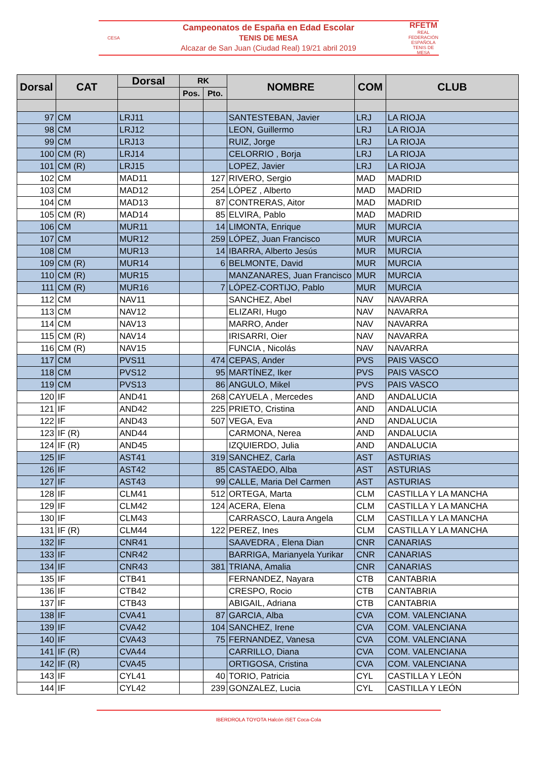CESA
Campeonatos de España en Edad Escolar
TENIS DE MESA
Alcazar de San Juan (Ciudad Real) 19/21 abril 2019
RFETM
REAL FEDERACIÓN ESPAÑOLA TENIS DE MESA
| Dorsal | CAT | Dorsal | RK | | NOMBRE | COM | CLUB |
| --- | --- | --- | --- | --- | --- | --- | --- |
| | | | Pos. | Pto. | | | |
| 97 | CM | LRJ11 | | | SANTESTEBAN, Javier | LRJ | LA RIOJA |
| 98 | CM | LRJ12 | | | LEON, Guillermo | LRJ | LA RIOJA |
| 99 | CM | LRJ13 | | | RUIZ, Jorge | LRJ | LA RIOJA |
| 100 | CM (R) | LRJ14 | | | CELORRIO , Borja | LRJ | LA RIOJA |
| 101 | CM (R) | LRJ15 | | | LOPEZ, Javier | LRJ | LA RIOJA |
| 102 | CM | MAD11 | | 127 | RIVERO, Sergio | MAD | MADRID |
| 103 | CM | MAD12 | | 254 | LÓPEZ , Alberto | MAD | MADRID |
| 104 | CM | MAD13 | | 87 | CONTRERAS, Aitor | MAD | MADRID |
| 105 | CM (R) | MAD14 | | 85 | ELVIRA, Pablo | MAD | MADRID |
| 106 | CM | MUR11 | | 14 | LIMONTA, Enrique | MUR | MURCIA |
| 107 | CM | MUR12 | | 259 | LÓPEZ, Juan Francisco | MUR | MURCIA |
| 108 | CM | MUR13 | | 14 | IBARRA, Alberto Jesús | MUR | MURCIA |
| 109 | CM (R) | MUR14 | | 6 | BELMONTE, David | MUR | MURCIA |
| 110 | CM (R) | MUR15 | | | MANZANARES, Juan Francisco | MUR | MURCIA |
| 111 | CM (R) | MUR16 | | 7 | LÓPEZ-CORTIJO, Pablo | MUR | MURCIA |
| 112 | CM | NAV11 | | | SANCHEZ, Abel | NAV | NAVARRA |
| 113 | CM | NAV12 | | | ELIZARI, Hugo | NAV | NAVARRA |
| 114 | CM | NAV13 | | | MARRO, Ander | NAV | NAVARRA |
| 115 | CM (R) | NAV14 | | | IRISARRI, Oier | NAV | NAVARRA |
| 116 | CM (R) | NAV15 | | | FUNCIA , Nicolás | NAV | NAVARRA |
| 117 | CM | PVS11 | | 474 | CEPAS, Ander | PVS | PAIS VASCO |
| 118 | CM | PVS12 | | 95 | MARTÍNEZ, Iker | PVS | PAIS VASCO |
| 119 | CM | PVS13 | | 86 | ANGULO, Mikel | PVS | PAIS VASCO |
| 120 | IF | AND41 | | 268 | CAYUELA , Mercedes | AND | ANDALUCIA |
| 121 | IF | AND42 | | 225 | PRIETO, Cristina | AND | ANDALUCIA |
| 122 | IF | AND43 | | 507 | VEGA, Eva | AND | ANDALUCIA |
| 123 | IF (R) | AND44 | | | CARMONA, Nerea | AND | ANDALUCIA |
| 124 | IF (R) | AND45 | | | IZQUIERDO, Julia | AND | ANDALUCIA |
| 125 | IF | AST41 | | 319 | SANCHEZ, Carla | AST | ASTURIAS |
| 126 | IF | AST42 | | 85 | CASTAEDO, Alba | AST | ASTURIAS |
| 127 | IF | AST43 | | 99 | CALLE, Maria Del Carmen | AST | ASTURIAS |
| 128 | IF | CLM41 | | 512 | ORTEGA, Marta | CLM | CASTILLA Y LA MANCHA |
| 129 | IF | CLM42 | | 124 | ACERA, Elena | CLM | CASTILLA Y LA MANCHA |
| 130 | IF | CLM43 | | | CARRASCO, Laura Angela | CLM | CASTILLA Y LA MANCHA |
| 131 | IF (R) | CLM44 | | 122 | PEREZ, Ines | CLM | CASTILLA Y LA MANCHA |
| 132 | IF | CNR41 | | | SAAVEDRA , Elena Dian | CNR | CANARIAS |
| 133 | IF | CNR42 | | | BARRIGA, Marianyela Yurikar | CNR | CANARIAS |
| 134 | IF | CNR43 | | 381 | TRIANA, Amalia | CNR | CANARIAS |
| 135 | IF | CTB41 | | | FERNANDEZ, Nayara | CTB | CANTABRIA |
| 136 | IF | CTB42 | | | CRESPO, Rocio | CTB | CANTABRIA |
| 137 | IF | CTB43 | | | ABIGAIL, Adriana | CTB | CANTABRIA |
| 138 | IF | CVA41 | | 87 | GARCIA, Alba | CVA | COM. VALENCIANA |
| 139 | IF | CVA42 | | 104 | SANCHEZ, Irene | CVA | COM. VALENCIANA |
| 140 | IF | CVA43 | | 75 | FERNANDEZ, Vanesa | CVA | COM. VALENCIANA |
| 141 | IF (R) | CVA44 | | | CARRILLO, Diana | CVA | COM. VALENCIANA |
| 142 | IF (R) | CVA45 | | | ORTIGOSA, Cristina | CVA | COM. VALENCIANA |
| 143 | IF | CYL41 | | 40 | TORIO, Patricia | CYL | CASTILLA Y LEÓN |
| 144 | IF | CYL42 | | 239 | GONZALEZ, Lucia | CYL | CASTILLA Y LEÓN |
IBERDROLA TOYOTA Halcón iSET Coca-Cola